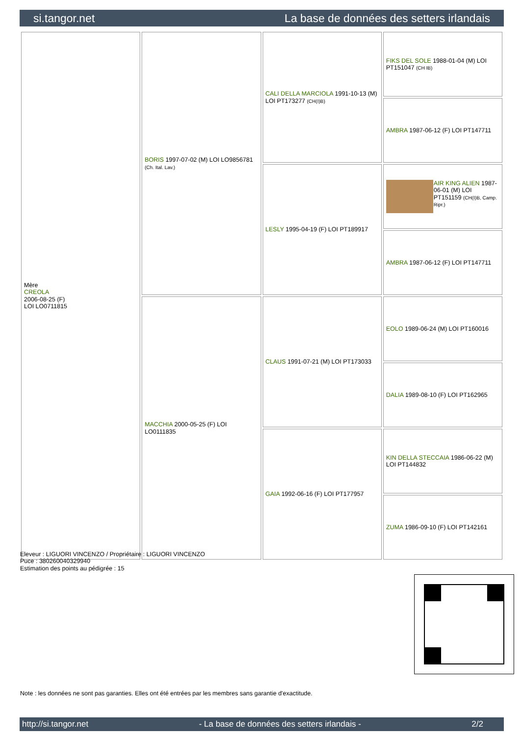si.tangor.net La base de données des setters irlandais
| Mère CREOLA 2006-08-25 (F) LOI LO0711815 | BORIS 1997-07-02 (M) LOI LO9856781 (Ch. Ital. Lav.) | CALI DELLA MARCIOLA 1991-10-13 (M) LOI PT173277 (CH(I)B) | FIKS DEL SOLE 1988-01-04 (M) LOI PT151047 (CH IB) |
| | | | AMBRA 1987-06-12 (F) LOI PT147711 |
| | | LESLY 1995-04-19 (F) LOI PT189917 | AIR KING ALIEN 1987-06-01 (M) LOI PT151159 (CH(I)B, Camp. Ripr.) |
| | | | AMBRA 1987-06-12 (F) LOI PT147711 |
| | MACCHIA 2000-05-25 (F) LOI LO0111835 | CLAUS 1991-07-21 (M) LOI PT173033 | EOLO 1989-06-24 (M) LOI PT160016 |
| | | | DALIA 1989-08-10 (F) LOI PT162965 |
| | | GAIA 1992-06-16 (F) LOI PT177957 | KIN DELLA STECCAIA 1986-06-22 (M) LOI PT144832 |
| | | | ZUMA 1986-09-10 (F) LOI PT142161 |
Eleveur : LIGUORI VINCENZO / Propriétaire : LIGUORI VINCENZO
Puce : 380260040329940
Estimation des points au pédigrée : 15
Note : les données ne sont pas garanties. Elles ont été entrées par les membres sans garantie d'exactitude.
http://si.tangor.net - La base de données des setters irlandais - 2/2